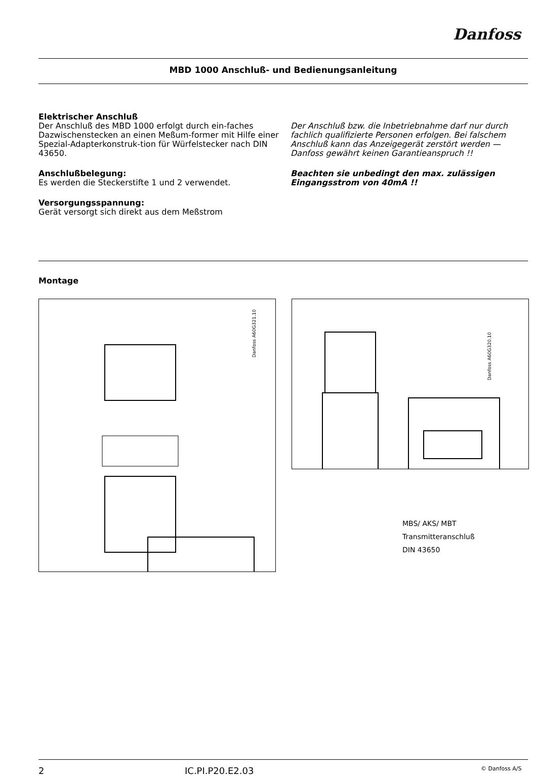Danfoss
MBD 1000 Anschluß- und Bedienungsanleitung
Elektrischer Anschluß
Der Anschluß des MBD 1000 erfolgt durch ein-faches Dazwischenstecken an einen Meßum-former mit Hilfe einer Spezial-Adapterkonstruk-tion für Würfelstecker nach DIN 43650.
Anschlußbelegung:
Es werden die Steckerstifte 1 und 2 verwendet.
Versorgungsspannung:
Gerät versorgt sich direkt aus dem Meßstrom
Der Anschluß bzw. die Inbetriebnahme darf nur durch fachlich qualifizierte Personen erfolgen. Bei falschem Anschluß kann das Anzeigegerät zerstört werden — Danfoss gewährt keinen Garantieanspruch !!
Beachten sie unbedingt den max. zulässigen Eingangsstrom von 40mA !!
Montage
Danfoss A60G321.10
Danfoss A60G320.10
MBS/ AKS/ MBT
Transmitteranschluß
DIN 43650
2 IC.PI.P20.E2.03 © Danfoss A/S